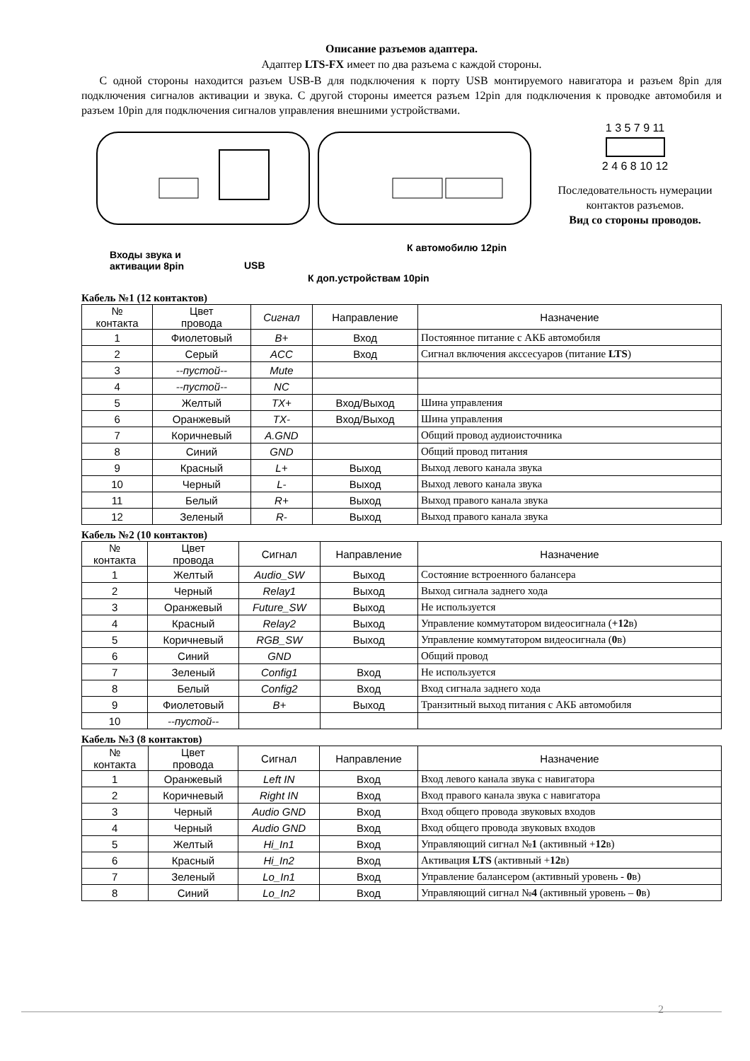Описание разъемов адаптера.
Адаптер LTS-FX имеет по два разъема с каждой стороны.
С одной стороны находится разъем USB-B для подключения к порту USB монтируемого навигатора и разъем 8pin для подключения сигналов активации и звука. С другой стороны имеется разъем 12pin для подключения к проводке автомобиля и разъем 10pin для подключения сигналов управления внешними устройствами.
Входы звука и
активации 8pin
USB
К автомобилю 12pin
К доп.устройствам 10pin
1 3 5 7 9 11
2 4 6 8 10 12
Последовательность нумерации контактов разъемов.
Вид со стороны проводов.
Кабель №1 (12 контактов)
| № контакта | Цвет провода | Сигнал | Направление | Назначение |
| --- | --- | --- | --- | --- |
| 1 | Фиолетовый | B+ | Вход | Постоянное питание с АКБ автомобиля |
| 2 | Серый | ACC | Вход | Сигнал включения акссесуаров (питание LTS ) |
| 3 | --пустой-- | Mute | | |
| 4 | --пустой-- | NC | | |
| 5 | Желтый | TX+ | Вход/Выход | Шина управления |
| 6 | Оранжевый | TX- | Вход/Выход | Шина управления |
| 7 | Коричневый | A.GND | | Общий провод аудиоисточника |
| 8 | Синий | GND | | Общий провод питания |
| 9 | Красный | L+ | Выход | Выход левого канала звука |
| 10 | Черный | L- | Выход | Выход левого канала звука |
| 11 | Белый | R+ | Выход | Выход правого канала звука |
| 12 | Зеленый | R- | Выход | Выход правого канала звука |
Кабель №2 (10 контактов)
| № контакта | Цвет провода | Сигнал | Направление | Назначение |
| --- | --- | --- | --- | --- |
| 1 | Желтый | Audio_SW | Выход | Состояние встроенного балансера |
| 2 | Черный | Relay1 | Выход | Выход сигнала заднего хода |
| 3 | Оранжевый | Future_SW | Выход | Не используется |
| 4 | Красный | Relay2 | Выход | Управление коммутатором видеосигнала ( +12 в) |
| 5 | Коричневый | RGB_SW | Выход | Управление коммутатором видеосигнала ( 0 в) |
| 6 | Синий | GND | | Общий провод |
| 7 | Зеленый | Config1 | Вход | Не используется |
| 8 | Белый | Config2 | Вход | Вход сигнала заднего хода |
| 9 | Фиолетовый | B+ | Выход | Транзитный выход питания с АКБ автомобиля |
| 10 | --пустой-- | | | |
Кабель №3 (8 контактов)
| № контакта | Цвет провода | Сигнал | Направление | Назначение |
| --- | --- | --- | --- | --- |
| 1 | Оранжевый | Left IN | Вход | Вход левого канала звука с навигатора |
| 2 | Коричневый | Right IN | Вход | Вход правого канала звука с навигатора |
| 3 | Черный | Audio GND | Вход | Вход общего провода звуковых входов |
| 4 | Черный | Audio GND | Вход | Вход общего провода звуковых входов |
| 5 | Желтый | Hi_In1 | Вход | Управляющий сигнал № 1 (активный + 12 в) |
| 6 | Красный | Hi_In2 | Вход | Активация LTS (активный + 12 в) |
| 7 | Зеленый | Lo_In1 | Вход | Управление балансером (активный уровень - 0 в) |
| 8 | Синий | Lo_In2 | Вход | Управляющий сигнал № 4 (активный уровень – 0 в) |
2